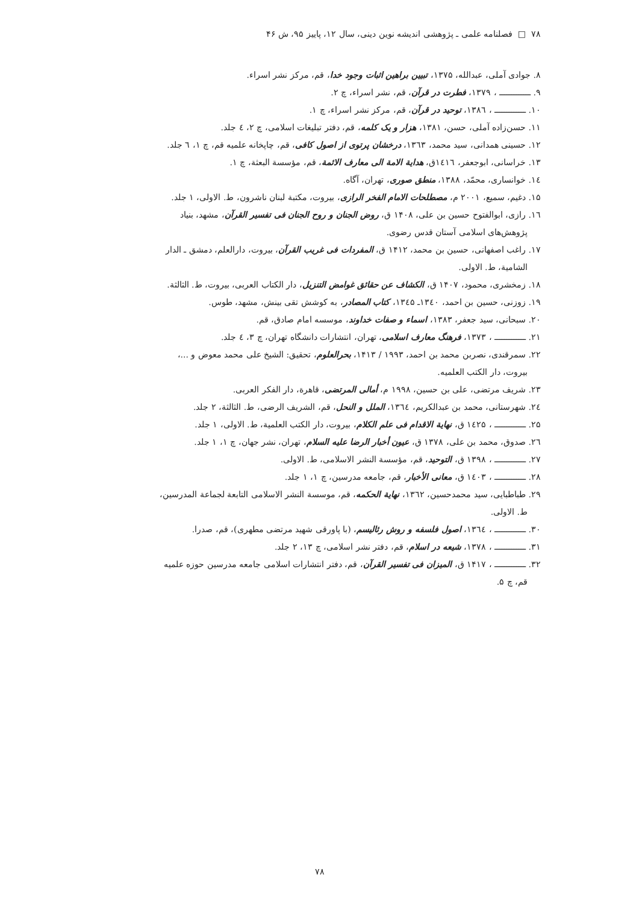۷۸ □ فصلنامه علمی ـ پژوهشی اندیشه نوین دینی، سال ۱۲، پاییز ۹۵، ش ۴۶
۸. جوادی آملی، عبدالله، ۱۳۷۵، تبیین براهین اثبات وجود خدا، قم، مرکز نشر اسراء.
۹. ـــــــــــــ ، ۱۳۷۹، فطرت در قرآن، قم، نشر اسراء، چ ۲.
۱۰. ـــــــــــــ ، ۱۳۸٦، توحید در قرآن، قم، مرکز نشر اسراء، چ ۱.
۱۱. حسن‌زاده آملی، حسن، ۱۳۸۱، هزار و یک کلمه، قم، دفتر تبلیغات اسلامی، چ ۲، ٤ جلد.
۱۲. حسینی همدانی، سید محمد، ۱۳٦۳، درخشان پرتوی از اصول کافی، قم، چاپخانه علمیه قم، چ ۱، ٦ جلد.
۱۳. خراسانی، ابوجعفر، ۱٤۱٦ق، هدایة الامة الی معارف الائمة، قم، مؤسسة البعثة، چ ۱.
۱٤. خوانساری، محمّد، ۱۳۸۸، منطق صوری، تهران، آگاه.
۱۵. دغیم، سمیع، ۲۰۰۱ م، مصطلحات الامام الفخر الرازی، بیروت، مکتبة لبنان ناشرون، ط. الاولی، ۱ جلد.
۱٦. رازی، ابوالفتوح حسین بن علی، ۱۴۰۸ ق، روض الجنان و روح الجنان فی تفسیر القرآن، مشهد، بنیاد
پژوهش‌های اسلامی آستان قدس رضوی.
۱۷. راغب اصفهانی، حسین بن محمد، ۱۴۱۲ ق، المفردات فی غریب القرآن، بیروت، دارالعلم، دمشق ـ الدار
الشامیة، ط. الاولی.
۱۸. زمخشری، محمود، ۱۴۰۷ ق، الکشاف عن حقائق غوامض التنزیل، دار الکتاب العربی، بیروت، ط. الثالثة.
۱۹. زوزنی، حسین بن احمد، ۱۳٤۰ـ ۱۳٤۵، کتاب المصادر، به کوشش تقی بینش، مشهد، طوس.
۲۰. سبحانی، سید جعفر، ۱۳۸۳، اسماء و صفات خداوند، موسسه امام صادق، قم.
۲۱. ـــــــــــــ ، ۱۳۷۳، فرهنگ معارف اسلامی، تهران، انتشارات دانشگاه تهران، چ ۳، ٤ جلد.
۲۲. سمرقندی، نصربن محمد بن احمد، ۱۹۹۳ / ۱۴۱۳، بحرالعلوم، تحقیق: الشیخ علی محمد معوض و ...،
بیروت، دار الکتب العلمیه.
۲۳. شریف مرتضی، علی بن حسین، ۱۹۹۸ م، أمالی المرتضی، قاهرة، دار الفکر العربی.
۲٤. شهرستانی، محمد بن عبدالکریم، ۱۳٦٤، الملل و النحل، قم، الشریف الرضی، ط. الثالثة، ۲ جلد.
۲۵. ـــــــــــــ ، ۱٤۲۵ ق، نهایة الاقدام فی علم الکلام، بیروت، دار الکتب العلمیة، ط. الاولی، ۱ جلد.
۲٦. صدوق، محمد بن علی، ۱۳۷۸ ق، عیون أخبار الرضا علیه السلام، تهران، نشر جهان، چ ۱، ۱ جلد.
۲۷. ـــــــــــــ ، ۱۳۹۸ ق، التوحید، قم، مؤسسة النشر الاسلامی، ط. الاولی.
۲۸. ـــــــــــــ ، ۱٤۰۳ ق، معانی الأخبار، قم، جامعه مدرسین، چ ۱، ۱ جلد.
۲۹. طباطبایی، سید محمدحسین، ۱۳٦۲، نهایة الحکمه، قم، موسسة النشر الاسلامی التابعة لجماعة المدرسین،
ط. الاولی.
۳۰. ـــــــــــــ ، ۱۳٦٤، اصول فلسفه و روش رئالیسم، (با پاورقی شهید مرتضی مطهری)، قم، صدرا.
۳۱. ـــــــــــــ ، ۱۳۷۸، شیعه در اسلام، قم، دفتر نشر اسلامی، چ ۱۳، ۲ جلد.
۳۲. ـــــــــــــ ، ۱۴۱۷ ق، المیزان فی تفسیر القرآن، قم، دفتر انتشارات اسلامی جامعه مدرسین حوزه علمیه
قم، چ ۵.
۷۸